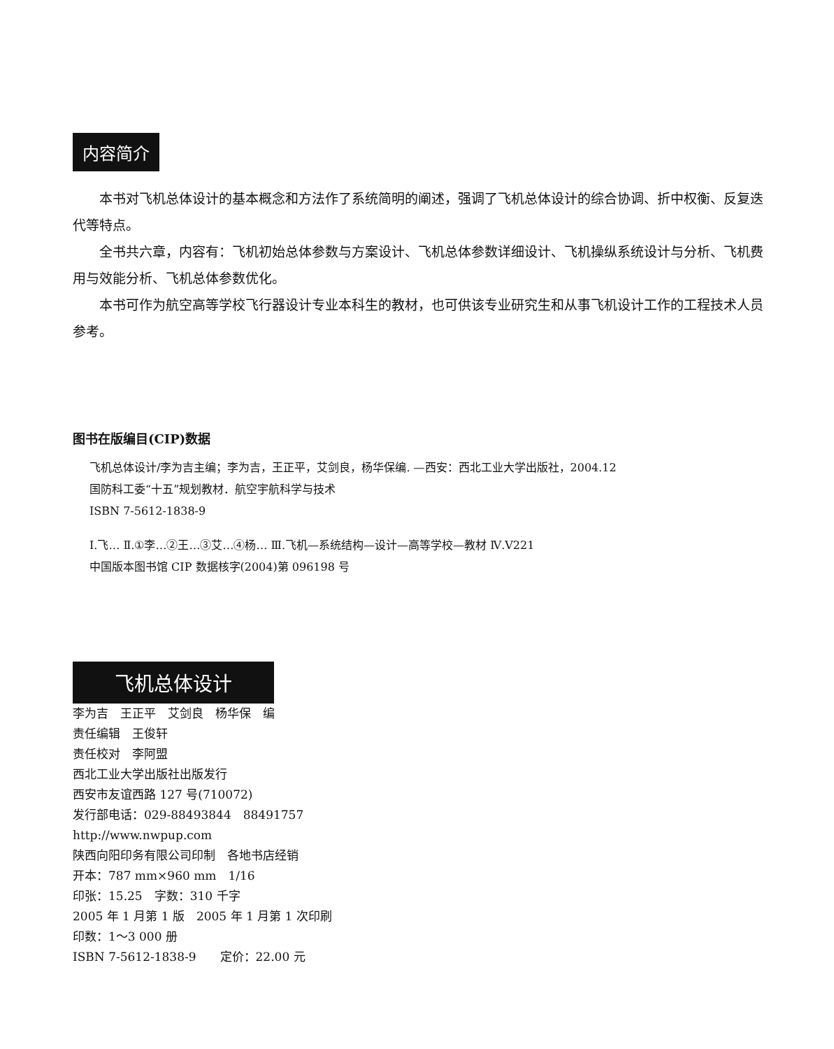内容简介
本书对飞机总体设计的基本概念和方法作了系统简明的阐述，强调了飞机总体设计的综合协调、折中权衡、反复迭代等特点。
全书共六章，内容有：飞机初始总体参数与方案设计、飞机总体参数详细设计、飞机操纵系统设计与分析、飞机费用与效能分析、飞机总体参数优化。
本书可作为航空高等学校飞行器设计专业本科生的教材，也可供该专业研究生和从事飞机设计工作的工程技术人员参考。
图书在版编目(CIP)数据
飞机总体设计/李为吉主编；李为吉，王正平，艾剑良，杨华保编. —西安：西北工业大学出版社，2004.12
国防科工委“十五”规划教材．航空宇航科学与技术
ISBN 7-5612-1838-9
Ⅰ.飞… Ⅱ.①李…②王…③艾…④杨… Ⅲ.飞机—系统结构—设计—高等学校—教材 Ⅳ.V221
中国版本图书馆 CIP 数据核字(2004)第 096198 号
飞机总体设计
李为吉　王正平　艾剑良　杨华保　编
责任编辑　王俊轩
责任校对　李阿盟
西北工业大学出版社出版发行
西安市友谊西路 127 号(710072)
发行部电话：029-88493844　88491757
http://www.nwpup.com
陕西向阳印务有限公司印制　各地书店经销
开本：787 mm×960 mm　1/16
印张：15.25　字数：310 千字
2005 年 1 月第 1 版　2005 年 1 月第 1 次印刷
印数：1～3 000 册
ISBN 7-5612-1838-9　　定价：22.00 元